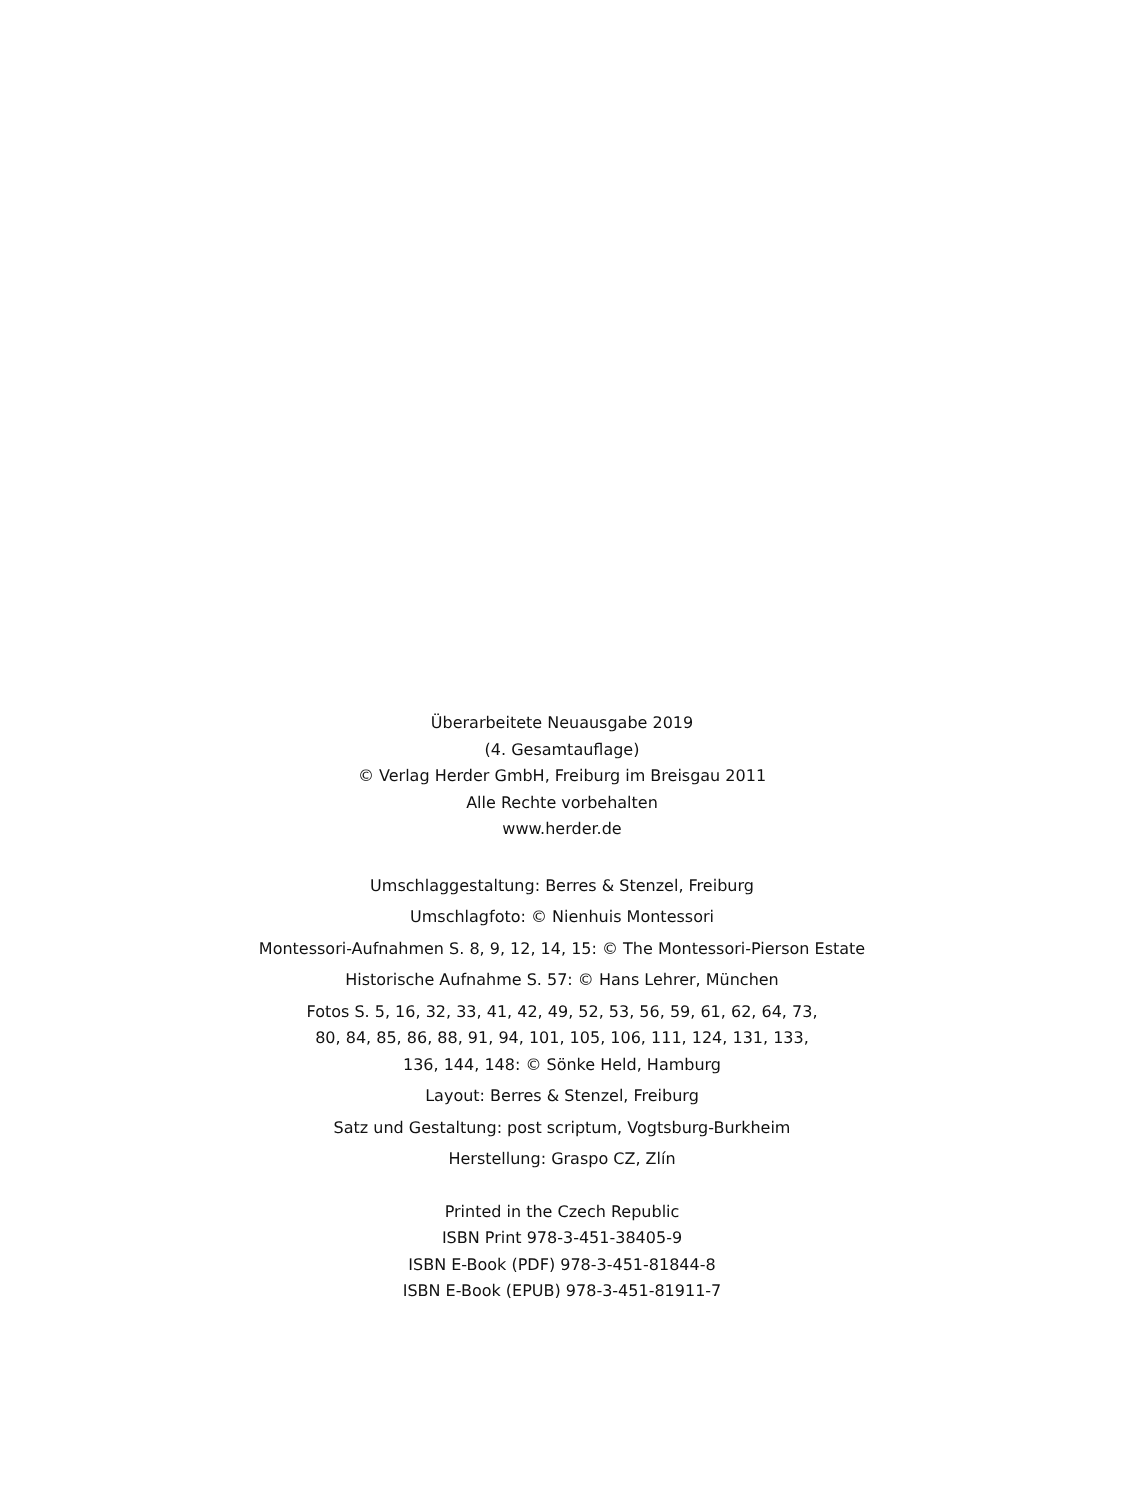Überarbeitete Neuausgabe 2019
(4. Gesamtauflage)
© Verlag Herder GmbH, Freiburg im Breisgau 2011
Alle Rechte vorbehalten
www.herder.de
Umschlaggestaltung: Berres & Stenzel, Freiburg
Umschlagfoto: © Nienhuis Montessori
Montessori-Aufnahmen S. 8, 9, 12, 14, 15: © The Montessori-Pierson Estate
Historische Aufnahme S. 57: © Hans Lehrer, München
Fotos S. 5, 16, 32, 33, 41, 42, 49, 52, 53, 56, 59, 61, 62, 64, 73,
80, 84, 85, 86, 88, 91, 94, 101, 105, 106, 111, 124, 131, 133,
136, 144, 148: © Sönke Held, Hamburg
Layout: Berres & Stenzel, Freiburg
Satz und Gestaltung: post scriptum, Vogtsburg-Burkheim
Herstellung: Graspo CZ, Zlín
Printed in the Czech Republic
ISBN Print 978-3-451-38405-9
ISBN E-Book (PDF) 978-3-451-81844-8
ISBN E-Book (EPUB) 978-3-451-81911-7